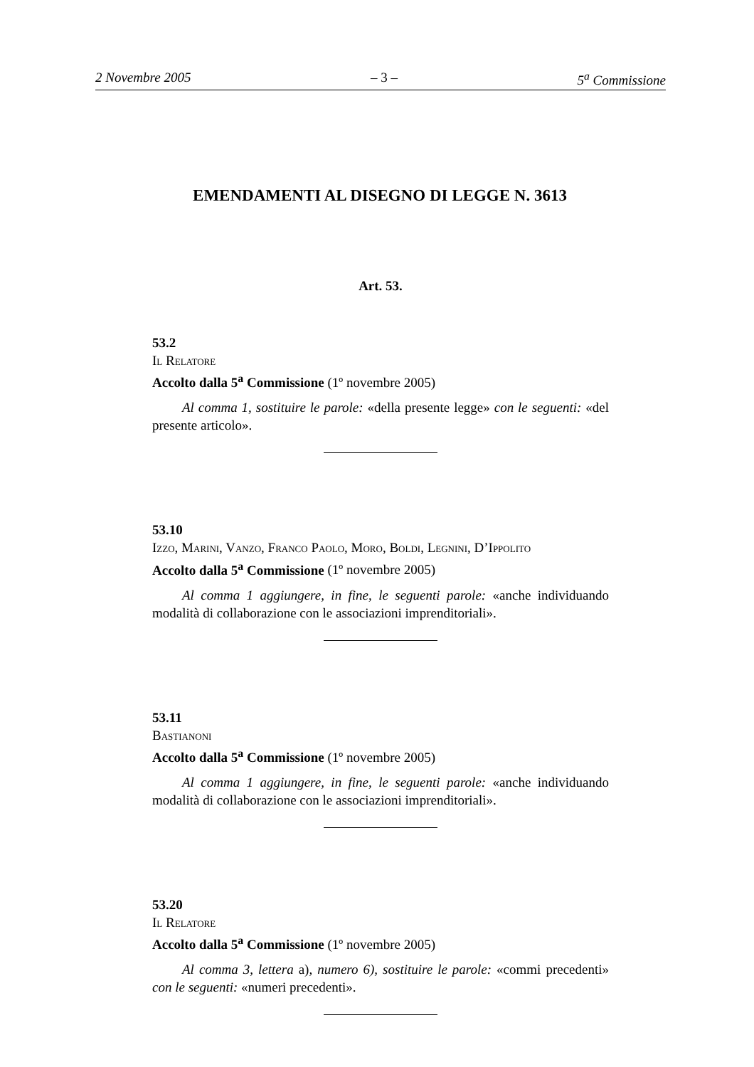2 Novembre 2005 – 3 – 5<sup>a</sup> Commissione
EMENDAMENTI AL DISEGNO DI LEGGE N. 3613
Art. 53.
53.2
Il Relatore
Accolto dalla 5<sup>a</sup> Commissione (1º novembre 2005)
Al comma 1, sostituire le parole: «della presente legge» con le seguenti: «del presente articolo».
53.10
Izzo, Marini, Vanzo, Franco Paolo, Moro, Boldi, Legnini, D’Ippolito
Accolto dalla 5<sup>a</sup> Commissione (1º novembre 2005)
Al comma 1 aggiungere, in fine, le seguenti parole: «anche individuando modalità di collaborazione con le associazioni imprenditoriali».
53.11
Bastianoni
Accolto dalla 5<sup>a</sup> Commissione (1º novembre 2005)
Al comma 1 aggiungere, in fine, le seguenti parole: «anche individuando modalità di collaborazione con le associazioni imprenditoriali».
53.20
Il Relatore
Accolto dalla 5<sup>a</sup> Commissione (1º novembre 2005)
Al comma 3, lettera a), numero 6), sostituire le parole: «commi precedenti» con le seguenti: «numeri precedenti».